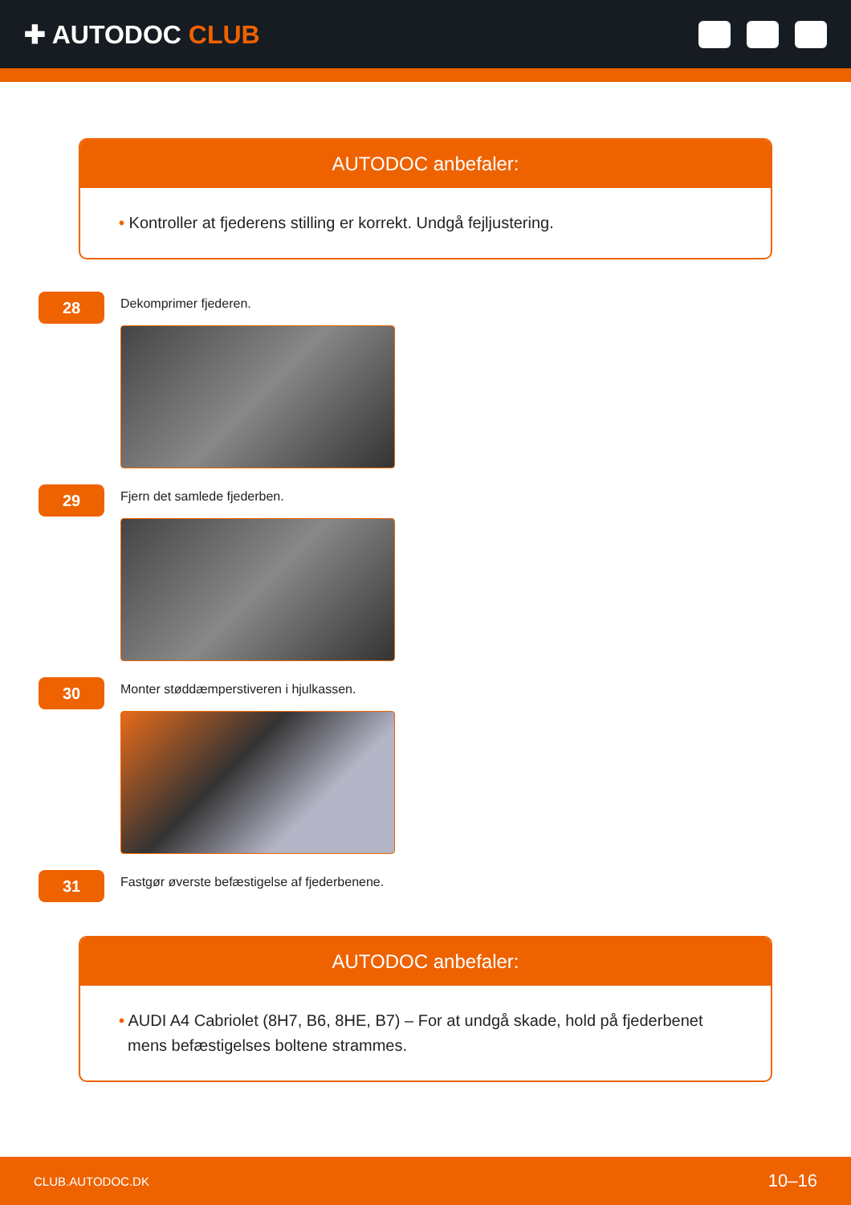✚ AUTODOC CLUB
AUTODOC anbefaler:
• Kontroller at fjederens stilling er korrekt. Undgå fejljustering.
28
Dekomprimer fjederen.
29
Fjern det samlede fjederben.
30
Monter støddæmperstiveren i hjulkassen.
31
Fastgør øverste befæstigelse af fjederbenene.
AUTODOC anbefaler:
• AUDI A4 Cabriolet (8H7, B6, 8HE, B7) – For at undgå skade, hold på fjederbenet
mens befæstigelses boltene strammes.
CLUB.AUTODOC.DK 10–16